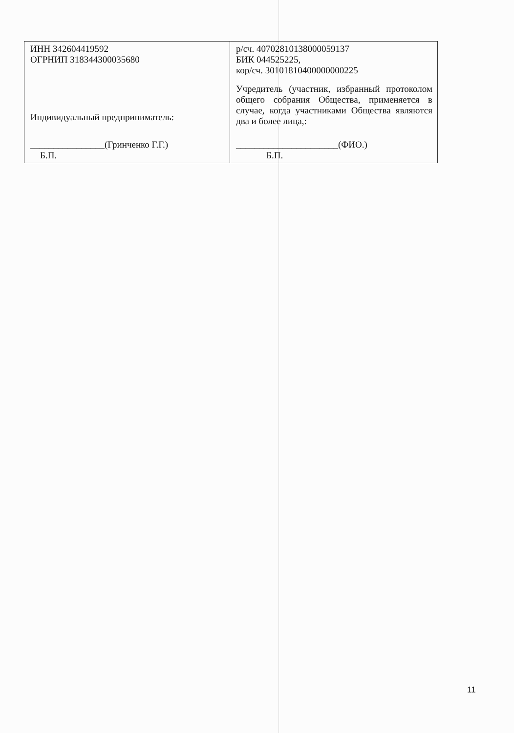| ИНН 342604419592 ОГРНИП 318344300035680 Индивидуальный предприниматель: ________________(Гринченко Г.Г.) Б.П. | р/сч. 40702810138000059137 БИК 044525225, кор/сч. 30101810400000000225 Учредитель (участник, избранный протоколом общего собрания Общества, применяется в случае, когда участниками Общества являются два и более лица,: ______________________(ФИО.) Б.П. |
11